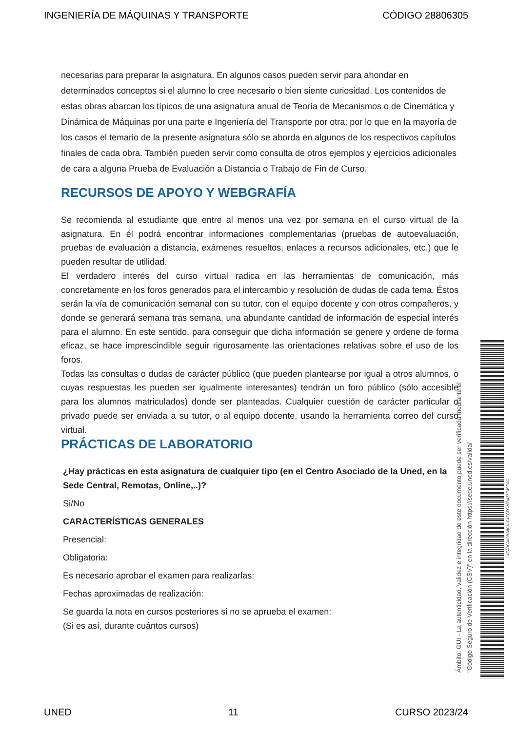INGENIERÍA DE MÁQUINAS Y TRANSPORTE CÓDIGO 28806305
necesarias para preparar la asignatura. En algunos casos pueden servir para ahondar en determinados conceptos si el alumno lo cree necesario o bien siente curiosidad. Los contenidos de estas obras abarcan los típicos de una asignatura anual de Teoría de Mecanismos o de Cinemática y Dinámica de Máquinas por una parte e Ingeniería del Transporte por otra; por lo que en la mayoría de los casos el temario de la presente asignatura sólo se aborda en algunos de los respectivos capítulos finales de cada obra. También pueden servir como consulta de otros ejemplos y ejercicios adicionales de cara a alguna Prueba de Evaluación a Distancia o Trabajo de Fin de Curso.
RECURSOS DE APOYO Y WEBGRAFÍA
Se recomienda al estudiante que entre al menos una vez por semana en el curso virtual de la asignatura. En él podrá encontrar informaciones complementarias (pruebas de autoevaluación, pruebas de evaluación a distancia, exámenes resueltos, enlaces a recursos adicionales, etc.) que le pueden resultar de utilidad.
El verdadero interés del curso virtual radica en las herramientas de comunicación, más concretamente en los foros generados para el intercambio y resolución de dudas de cada tema. Éstos serán la vía de comunicación semanal con su tutor, con el equipo docente y con otros compañeros, y donde se generará semana tras semana, una abundante cantidad de información de especial interés para el alumno. En este sentido, para conseguir que dicha información se genere y ordene de forma eficaz, se hace imprescindible seguir rigurosamente las orientaciones relativas sobre el uso de los foros.
Todas las consultas o dudas de carácter público (que pueden plantearse por igual a otros alumnos, o cuyas respuestas les pueden ser igualmente interesantes) tendrán un foro público (sólo accesible para los alumnos matriculados) donde ser planteadas. Cualquier cuestión de carácter particular o privado puede ser enviada a su tutor, o al equipo docente, usando la herramienta correo del curso virtual.
PRÁCTICAS DE LABORATORIO
¿Hay prácticas en esta asignatura de cualquier tipo (en el Centro Asociado de la Uned, en la Sede Central, Remotas, Online,..)?
Si/No
CARACTERÍSTICAS GENERALES
Presencial:
Obligatoria:
Es necesario aprobar el examen para realizarlas:
Fechas aproximadas de realización:
Se guarda la nota en cursos posteriores si no se aprueba el examen:
(Si es así, durante cuántos cursos)
Ámbito: GUI - La autenticidad, validez e integridad de este documento puede ser verificada mediante el
"Código Seguro de Verificación (CSV)" en la dirección https://sede.uned.es/valida/
4EA9C0A9BB80A1F4FCFC20B427E49EAC
UNED 11 CURSO 2023/24